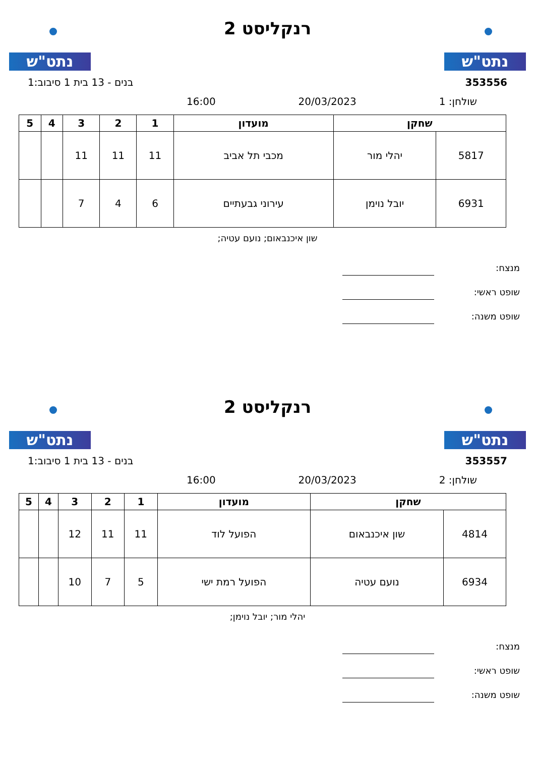נתט"ש
רנקליסט 2
נתט"ש
353556 בנים - 13 בית 1 סיבוב:1
שולחן: 1 20/03/2023 16:00
| שחקן | | מועדון | 1 | 2 | 3 | 4 | 5 |
| --- | --- | --- | --- | --- | --- | --- | --- |
| 5817 | יהלי מור | מכבי תל אביב | 11 | 11 | 11 | | |
| 6931 | יובל נוימן | עירוני גבעתיים | 6 | 4 | 7 | | |
שון איכנבאום; נועם עטיה;
מנצח:
שופט ראשי:
שופט משנה:
נתט"ש
רנקליסט 2
נתט"ש
353557 בנים - 13 בית 1 סיבוב:1
שולחן: 2 20/03/2023 16:00
| שחקן | | מועדון | 1 | 2 | 3 | 4 | 5 |
| --- | --- | --- | --- | --- | --- | --- | --- |
| 4814 | שון איכנבאום | הפועל לוד | 11 | 11 | 12 | | |
| 6934 | נועם עטיה | הפועל רמת ישי | 5 | 7 | 10 | | |
יהלי מור; יובל נוימן;
מנצח:
שופט ראשי:
שופט משנה: